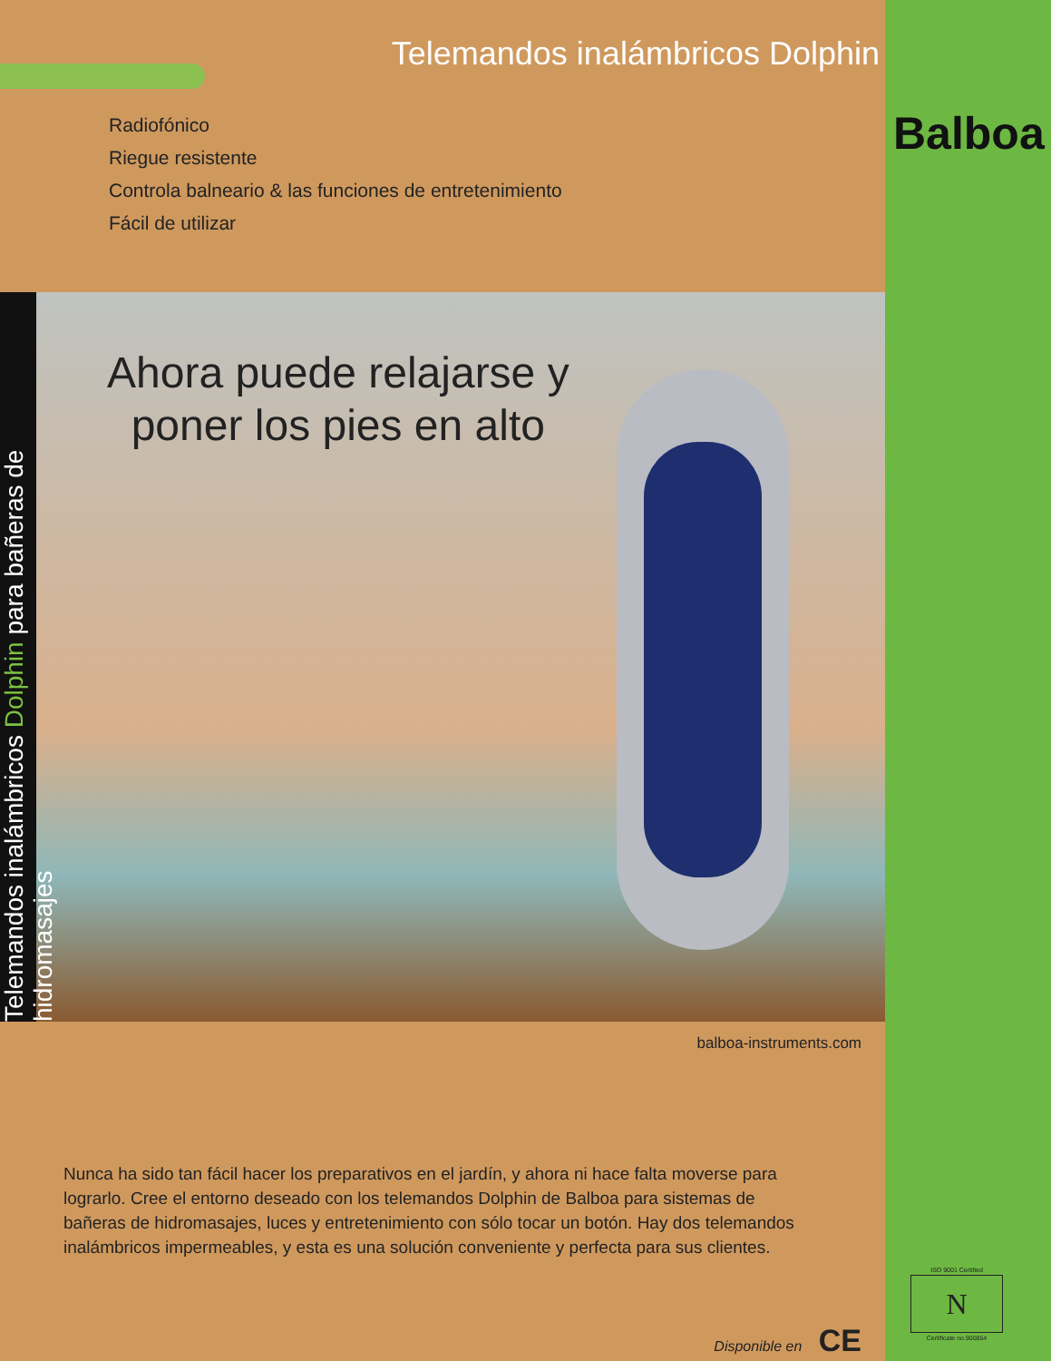Telemandos inalámbricos Dolphin
Radiofónico
Riegue resistente
Controla balneario & las funciones de entretenimiento
Fácil de utilizar
Telemandos inalámbricos Dolphin para bañeras de hidromasajes
Ahora puede relajarse y
poner los pies en alto
balboa-instruments.com
Nunca ha sido tan fácil hacer los preparativos en el jardín, y ahora ni hace falta moverse para lograrlo. Cree el entorno deseado con los telemandos Dolphin de Balboa para sistemas de bañeras de hidromasajes, luces y entretenimiento con sólo tocar un botón. Hay dos telemandos inalámbricos impermeables, y esta es una solución conveniente y perfecta para sus clientes.
Disponible en CE
Balboa
ISO 9001 Certified
N
Certificate no.900854